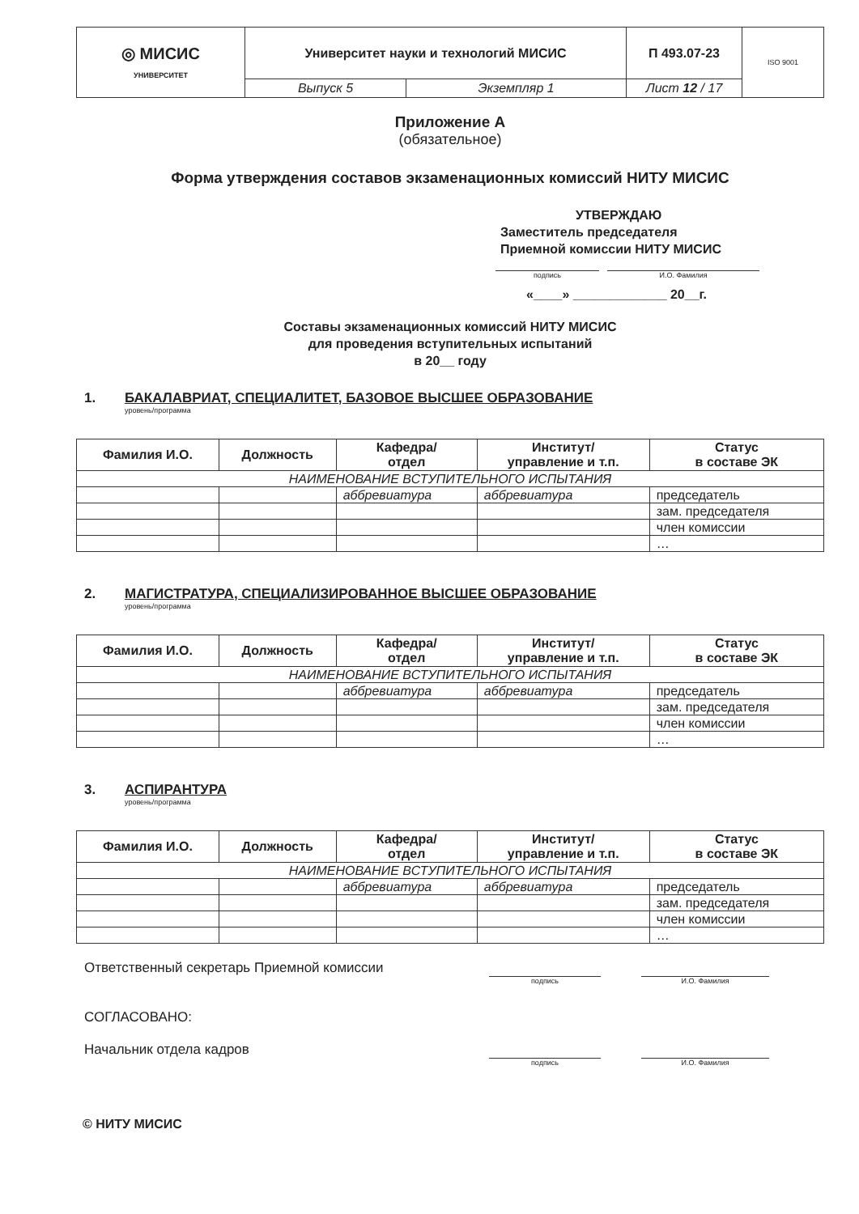| ◎ МИСИС УНИВЕРСИТЕТ | Университет науки и технологий МИСИС | | П 493.07-23 | ISO 9001 |
| | Выпуск 5 | Экземпляр 1 | Лист 12 / 17 | |
Приложение А
(обязательное)
Форма утверждения составов экзаменационных комиссий НИТУ МИСИС
УТВЕРЖДАЮ
Заместитель председателя
Приемной комиссии НИТУ МИСИС
подпись И.О. Фамилия
«____» _____________ 20__г.
Составы экзаменационных комиссий НИТУ МИСИС
для проведения вступительных испытаний
в 20__ году
1. БАКАЛАВРИАТ, СПЕЦИАЛИТЕТ, БАЗОВОЕ ВЫСШЕЕ ОБРАЗОВАНИЕ
уровень/программа
| Фамилия И.О. | Должность | Кафедра/ отдел | Институт/ управление и т.п. | Статус в составе ЭК |
| --- | --- | --- | --- | --- |
| НАИМЕНОВАНИЕ ВСТУПИТЕЛЬНОГО ИСПЫТАНИЯ | | | | |
| | | аббревиатура | аббревиатура | председатель |
| | | | | зам. председателя |
| | | | | член комиссии |
| | | | | … |
2. МАГИСТРАТУРА, СПЕЦИАЛИЗИРОВАННОЕ ВЫСШЕЕ ОБРАЗОВАНИЕ
уровень/программа
| Фамилия И.О. | Должность | Кафедра/ отдел | Институт/ управление и т.п. | Статус в составе ЭК |
| --- | --- | --- | --- | --- |
| НАИМЕНОВАНИЕ ВСТУПИТЕЛЬНОГО ИСПЫТАНИЯ | | | | |
| | | аббревиатура | аббревиатура | председатель |
| | | | | зам. председателя |
| | | | | член комиссии |
| | | | | … |
3. АСПИРАНТУРА
уровень/программа
| Фамилия И.О. | Должность | Кафедра/ отдел | Институт/ управление и т.п. | Статус в составе ЭК |
| --- | --- | --- | --- | --- |
| НАИМЕНОВАНИЕ ВСТУПИТЕЛЬНОГО ИСПЫТАНИЯ | | | | |
| | | аббревиатура | аббревиатура | председатель |
| | | | | зам. председателя |
| | | | | член комиссии |
| | | | | … |
Ответственный секретарь Приемной комиссии
подпись И.О. Фамилия
СОГЛАСОВАНО:
Начальник отдела кадров
подпись И.О. Фамилия
© НИТУ МИСИС